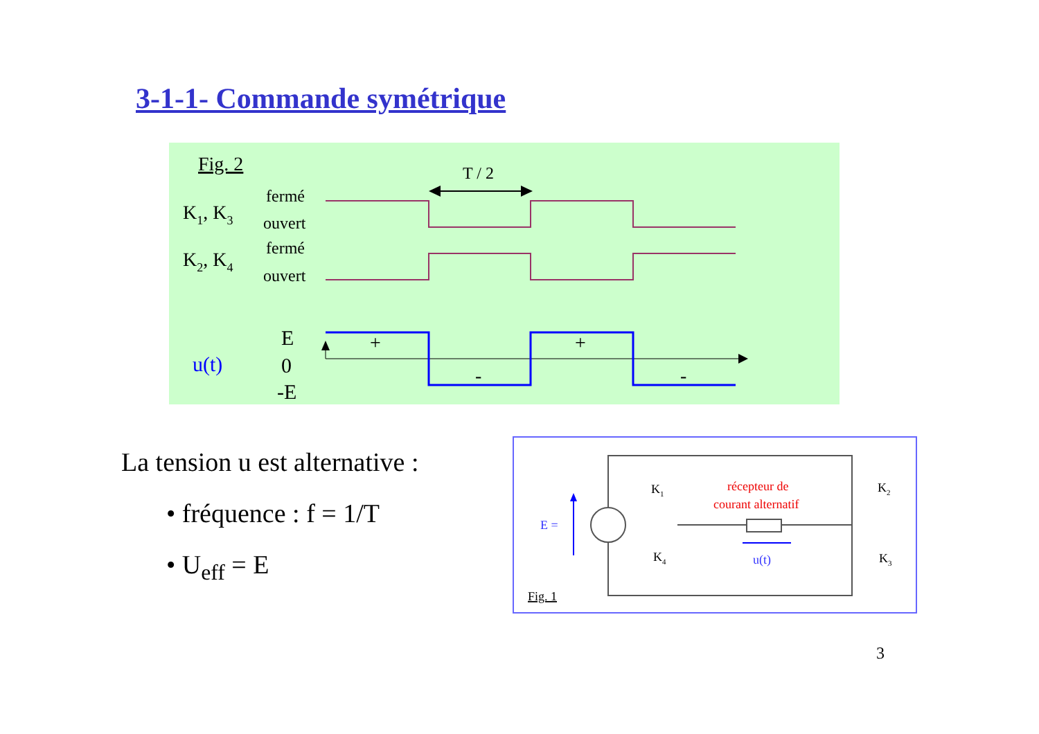3-1-1- Commande symétrique
Fig. 2
T / 2
K1, K3
fermé
ouvert
K2, K4
fermé
ouvert
u(t)
E
0
-E
+
+
-
-
La tension u est alternative :
• fréquence : f = 1/T
• U<sub>eff</sub> = E
E =
u(t)
récepteur de
courant alternatif
K1
K2
K3
K4
Fig. 1
3